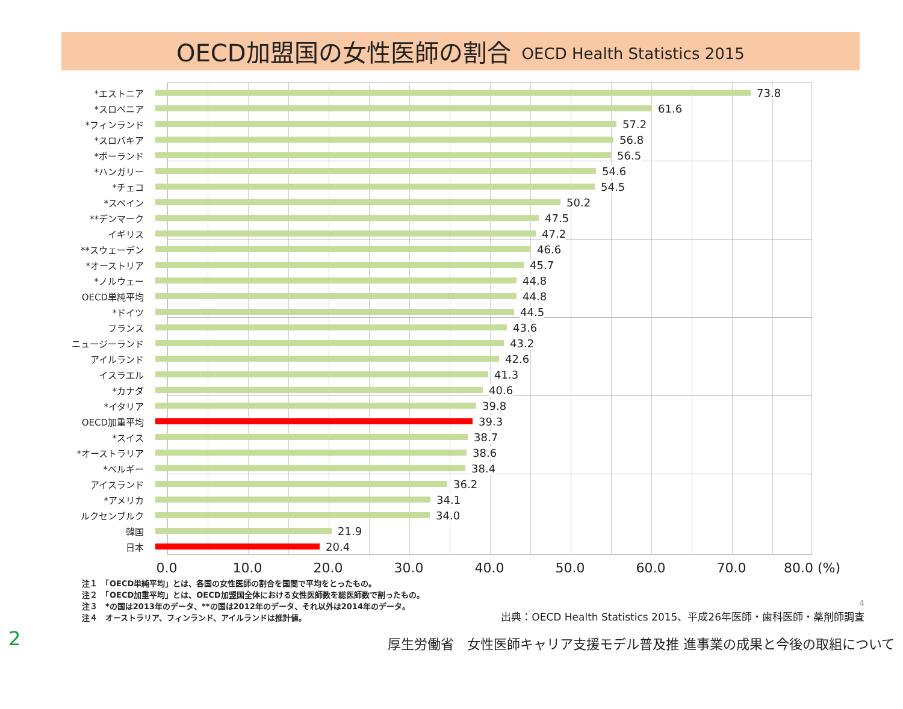OECD加盟国の女性医師の割合 OECD Health Statistics 2015
*エストニア
73.8
*スロベニア
61.6
*フィンランド
57.2
*スロバキア
56.8
*ポーランド
56.5
*ハンガリー
54.6
*チェコ
54.5
*スペイン
50.2
**デンマーク
47.5
イギリス
47.2
**スウェーデン
46.6
*オーストリア
45.7
*ノルウェー
44.8
OECD単純平均
44.8
*ドイツ
44.5
フランス
43.6
ニュージーランド
43.2
アイルランド
42.6
イスラエル
41.3
*カナダ
40.6
*イタリア
39.8
OECD加重平均
39.3
*スイス
38.7
*オーストラリア
38.6
*ベルギー
38.4
アイスランド
36.2
*アメリカ
34.1
ルクセンブルク
34.0
韓国
21.9
日本
20.4
0.0 10.0 20.0 30.0 40.0 50.0 60.0 70.0 80.0 (%)
注１　「OECD単純平均」とは、各国の女性医師の割合を国間で平均をとったもの。
注２　「OECD加重平均」とは、OECD加盟国全体における女性医師数を総医師数で割ったもの。
注３　*の国は2013年のデータ、**の国は2012年のデータ、それ以外は2014年のデータ。
注４　オーストラリア、フィンランド、アイルランドは推計値。
4
出典：OECD Health Statistics 2015、平成26年医師・歯科医師・薬剤師調査
2 厚生労働省　女性医師キャリア支援モデル普及推 進事業の成果と今後の取組について